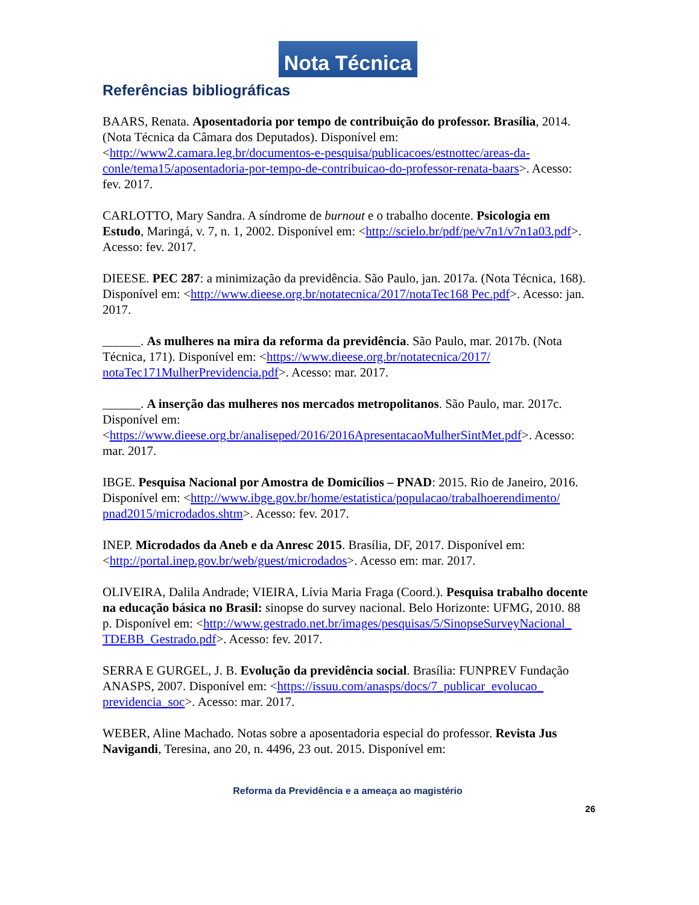Nota Técnica
Referências bibliográficas
BAARS, Renata. Aposentadoria por tempo de contribuição do professor. Brasília, 2014. (Nota Técnica da Câmara dos Deputados). Disponível em:<http://www2.camara.leg.br/documentos-e-pesquisa/publicacoes/estnottec/areas-da-conle/tema15/aposentadoria-por-tempo-de-contribuicao-do-professor-renata-baars>. Acesso: fev. 2017.
CARLOTTO, Mary Sandra. A síndrome de burnout e o trabalho docente. Psicologia em Estudo, Maringá, v. 7, n. 1, 2002. Disponível em: <http://scielo.br/pdf/pe/v7n1/v7n1a03.pdf>. Acesso: fev. 2017.
DIEESE. PEC 287: a minimização da previdência. São Paulo, jan. 2017a. (Nota Técnica, 168). Disponível em: <http://www.dieese.org.br/notatecnica/2017/notaTec168 Pec.pdf>. Acesso: jan. 2017.
______. As mulheres na mira da reforma da previdência. São Paulo, mar. 2017b. (Nota Técnica, 171). Disponível em: <https://www.dieese.org.br/notatecnica/2017/ notaTec171MulherPrevidencia.pdf>. Acesso: mar. 2017.
______. A inserção das mulheres nos mercados metropolitanos. São Paulo, mar. 2017c. Disponível em: <https://www.dieese.org.br/analiseped/2016/2016ApresentacaoMulherSintMet.pdf>. Acesso: mar. 2017.
IBGE. Pesquisa Nacional por Amostra de Domicílios – PNAD: 2015. Rio de Janeiro, 2016. Disponível em: <http://www.ibge.gov.br/home/estatistica/populacao/trabalhoerendimento/ pnad2015/microdados.shtm>. Acesso: fev. 2017.
INEP. Microdados da Aneb e da Anresc 2015. Brasília, DF, 2017. Disponível em: <http://portal.inep.gov.br/web/guest/microdados>. Acesso em: mar. 2017.
OLIVEIRA, Dalila Andrade; VIEIRA, Lívia Maria Fraga (Coord.). Pesquisa trabalho docente na educação básica no Brasil: sinopse do survey nacional. Belo Horizonte: UFMG, 2010. 88 p. Disponível em: <http://www.gestrado.net.br/images/pesquisas/5/SinopseSurveyNacional_ TDEBB_Gestrado.pdf>. Acesso: fev. 2017.
SERRA E GURGEL, J. B. Evolução da previdência social. Brasília: FUNPREV Fundação ANASPS, 2007. Disponível em: <https://issuu.com/anasps/docs/7_publicar_evolucao_ previdencia_soc>. Acesso: mar. 2017.
WEBER, Aline Machado. Notas sobre a aposentadoria especial do professor. Revista Jus Navigandi, Teresina, ano 20, n. 4496, 23 out. 2015. Disponível em:
Reforma da Previdência e a ameaça ao magistério
26